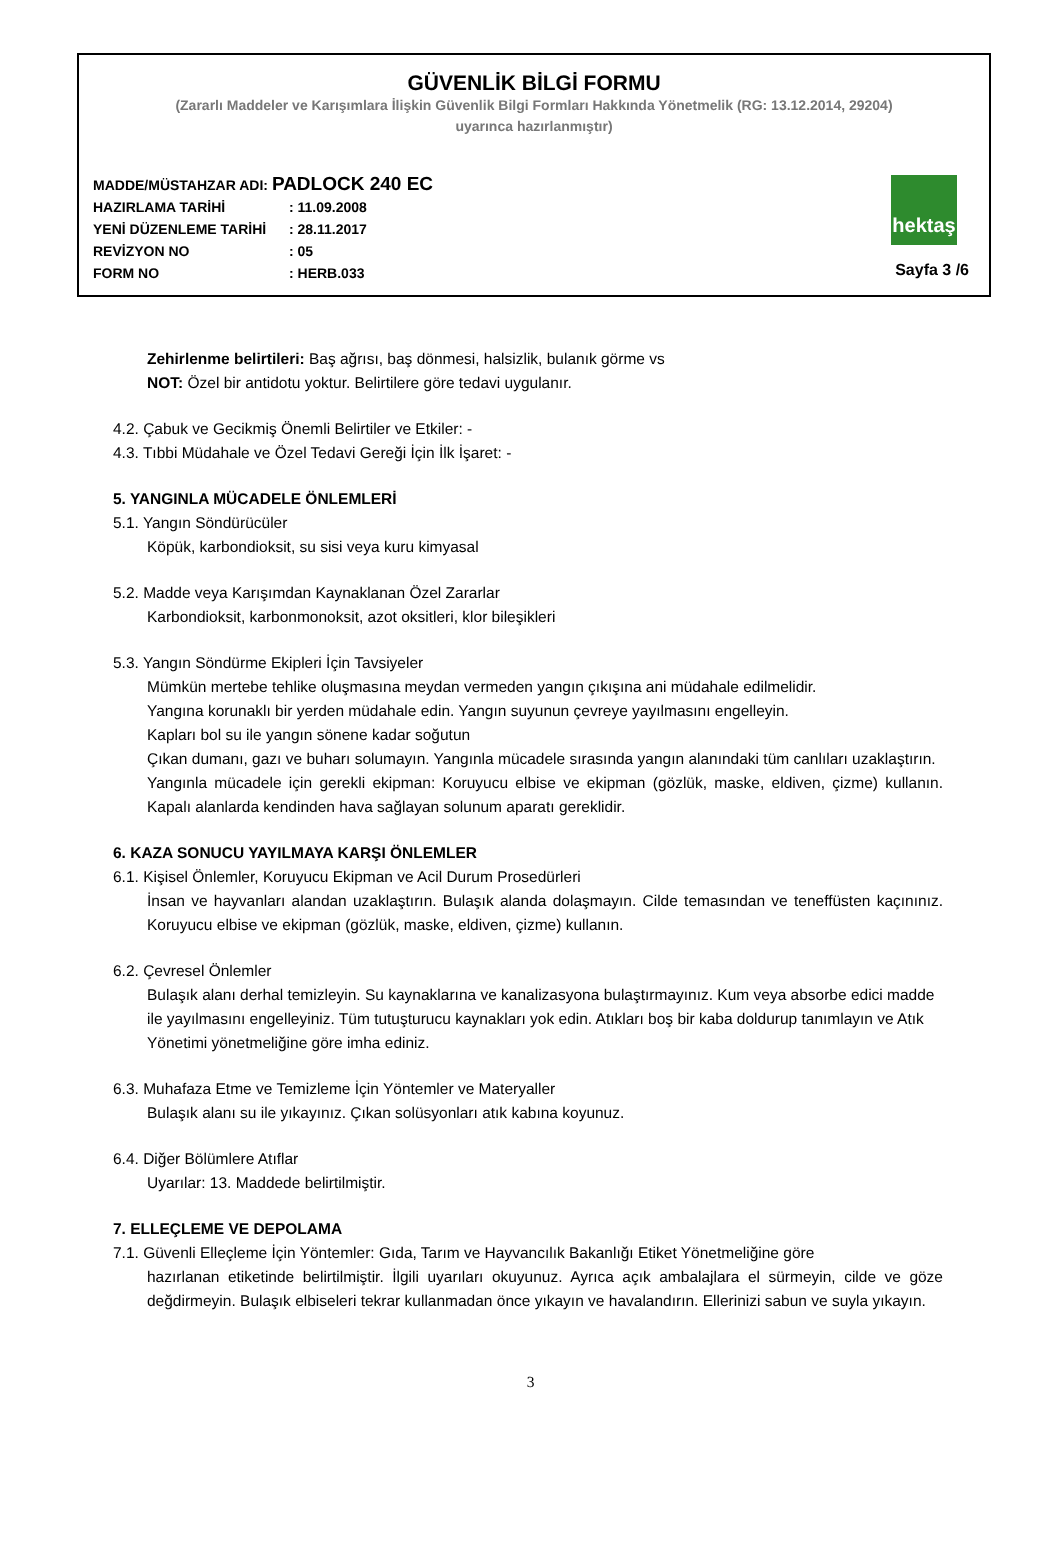GÜVENLİK BİLGİ FORMU
(Zararlı Maddeler ve Karışımlara İlişkin Güvenlik Bilgi Formları Hakkında Yönetmelik (RG: 13.12.2014, 29204)
uyarınca hazırlanmıştır)
MADDE/MÜSTAHZAR ADI: PADLOCK 240 EC
HAZIRLAMA TARİHİ: 11.09.2008
YENİ DÜZENLEME TARİHİ: 28.11.2017
REVİZYON NO: 05
FORM NO: HERB.033
hektaş
Sayfa 3 /6
Zehirlenme belirtileri: Baş ağrısı, baş dönmesi, halsizlik, bulanık görme vs
NOT: Özel bir antidotu yoktur. Belirtilere göre tedavi uygulanır.
4.2. Çabuk ve Gecikmiş Önemli Belirtiler ve Etkiler: -
4.3. Tıbbi Müdahale ve Özel Tedavi Gereği İçin İlk İşaret: -
5. YANGINLA MÜCADELE ÖNLEMLERİ
5.1. Yangın Söndürücüler
Köpük, karbondioksit, su sisi veya kuru kimyasal
5.2. Madde veya Karışımdan Kaynaklanan Özel Zararlar
Karbondioksit, karbonmonoksit, azot oksitleri, klor bileşikleri
5.3. Yangın Söndürme Ekipleri İçin Tavsiyeler
Mümkün mertebe tehlike oluşmasına meydan vermeden yangın çıkışına ani müdahale edilmelidir.
Yangına korunaklı bir yerden müdahale edin. Yangın suyunun çevreye yayılmasını engelleyin.
Kapları bol su ile yangın sönene kadar soğutun
Çıkan dumanı, gazı ve buharı solumayın. Yangınla mücadele sırasında yangın alanındaki tüm canlıları uzaklaştırın.
Yangınla mücadele için gerekli ekipman: Koruyucu elbise ve ekipman (gözlük, maske, eldiven, çizme) kullanın. Kapalı alanlarda kendinden hava sağlayan solunum aparatı gereklidir.
6. KAZA SONUCU YAYILMAYA KARŞI ÖNLEMLER
6.1. Kişisel Önlemler, Koruyucu Ekipman ve Acil Durum Prosedürleri
İnsan ve hayvanları alandan uzaklaştırın. Bulaşık alanda dolaşmayın. Cilde temasından ve teneffüsten kaçınınız. Koruyucu elbise ve ekipman (gözlük, maske, eldiven, çizme) kullanın.
6.2. Çevresel Önlemler
Bulaşık alanı derhal temizleyin. Su kaynaklarına ve kanalizasyona bulaştırmayınız. Kum veya absorbe edici madde ile yayılmasını engelleyiniz. Tüm tutuşturucu kaynakları yok edin. Atıkları boş bir kaba doldurup tanımlayın ve Atık Yönetimi yönetmeliğine göre imha ediniz.
6.3. Muhafaza Etme ve Temizleme İçin Yöntemler ve Materyaller
Bulaşık alanı su ile yıkayınız. Çıkan solüsyonları atık kabına koyunuz.
6.4. Diğer Bölümlere Atıflar
Uyarılar: 13. Maddede belirtilmiştir.
7. ELLEÇLEME VE DEPOLAMA
7.1. Güvenli Elleçleme İçin Yöntemler: Gıda, Tarım ve Hayvancılık Bakanlığı Etiket Yönetmeliğine göre
hazırlanan etiketinde belirtilmiştir. İlgili uyarıları okuyunuz. Ayrıca açık ambalajlara el sürmeyin, cilde ve göze değdirmeyin. Bulaşık elbiseleri tekrar kullanmadan önce yıkayın ve havalandırın. Ellerinizi sabun ve suyla yıkayın.
3